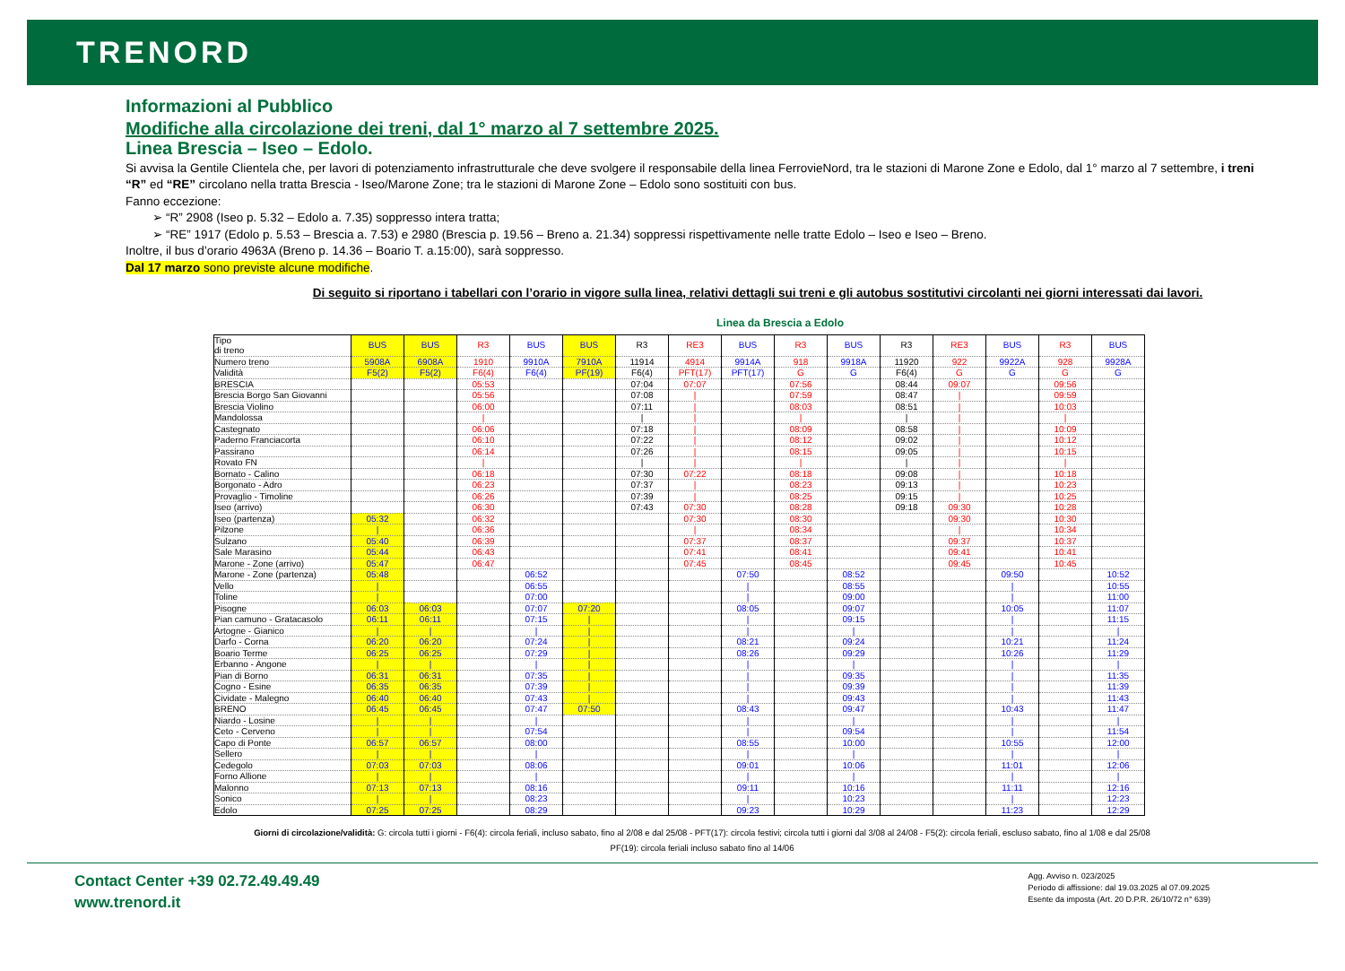TRENORD
Informazioni al Pubblico
Modifiche alla circolazione dei treni, dal 1° marzo al 7 settembre 2025.
Linea Brescia – Iseo – Edolo.
Si avvisa la Gentile Clientela che, per lavori di potenziamento infrastrutturale che deve svolgere il responsabile della linea FerrovieNord, tra le stazioni di Marone Zone e Edolo, dal 1° marzo al 7 settembre, i treni “R” ed “RE” circolano nella tratta Brescia - Iseo/Marone Zone; tra le stazioni di Marone Zone – Edolo sono sostituiti con bus.
Fanno eccezione:
➢ “R” 2908 (Iseo p. 5.32 – Edolo a. 7.35) soppresso intera tratta;
➢ “RE” 1917 (Edolo p. 5.53 – Brescia a. 7.53) e 2980 (Brescia p. 19.56 – Breno a. 21.34) soppressi rispettivamente nelle tratte Edolo – Iseo e Iseo – Breno.
Inoltre, il bus d’orario 4963A (Breno p. 14.36 – Boario T. a.15:00), sarà soppresso.
Dal 17 marzo sono previste alcune modifiche.
Di seguito si riportano i tabellari con l’orario in vigore sulla linea, relativi dettagli sui treni e gli autobus sostitutivi circolanti nei giorni interessati dai lavori.
Linea da Brescia a Edolo
| Tipo di treno | BUS | BUS | R3 | BUS | BUS | R3 | RE3 | BUS | R3 | BUS | R3 | RE3 | BUS | R3 | BUS |
| Numero treno | 5908A | 6908A | 1910 | 9910A | 7910A | 11914 | 4914 | 9914A | 918 | 9918A | 11920 | 922 | 9922A | 928 | 9928A |
| Validità | F5(2) | F5(2) | F6(4) | F6(4) | PF(19) | F6(4) | PFT(17) | PFT(17) | G | G | F6(4) | G | G | G | G |
| BRESCIA | | | 05:53 | | | 07:04 | 07:07 | | 07:56 | | 08:44 | 09:07 | | 09:56 | |
| Brescia Borgo San Giovanni | | | 05:56 | | | 07:08 | / | | 07:59 | | 08:47 | / | | 09:59 | |
| Brescia Violino | | | 06:00 | | | 07:11 | / | | 08:03 | | 08:51 | / | | 10:03 | |
| Mandolossa | | | / | | | / | / | | / | | / | / | | / | |
| Castegnato | | | 06:06 | | | 07:18 | / | | 08:09 | | 08:58 | / | | 10:09 | |
| Paderno Franciacorta | | | 06:10 | | | 07:22 | / | | 08:12 | | 09:02 | / | | 10:12 | |
| Passirano | | | 06:14 | | | 07:26 | / | | 08:15 | | 09:05 | / | | 10:15 | |
| Rovato FN | | | / | | | / | / | | / | | / | / | | / | |
| Bornato - Calino | | | 06:18 | | | 07:30 | 07:22 | | 08:18 | | 09:08 | / | | 10:18 | |
| Borgonato - Adro | | | 06:23 | | | 07:37 | / | | 08:23 | | 09:13 | / | | 10:23 | |
| Provaglio - Timoline | | | 06:26 | | | 07:39 | / | | 08:25 | | 09:15 | / | | 10:25 | |
| Iseo (arrivo) | | | 06:30 | | | 07:43 | 07:30 | | 08:28 | | 09:18 | 09:30 | | 10:28 | |
| Iseo (partenza) | 05:32 | | 06:32 | | | | 07:30 | | 08:30 | | | 09:30 | | 10:30 | |
| Pilzone | / | | 06:36 | | | | / | | 08:34 | | | / | | 10:34 | |
| Sulzano | 05:40 | | 06:39 | | | | 07:37 | | 08:37 | | | 09:37 | | 10:37 | |
| Sale Marasino | 05:44 | | 06:43 | | | | 07:41 | | 08:41 | | | 09:41 | | 10:41 | |
| Marone - Zone (arrivo) | 05:47 | | 06:47 | | | | 07:45 | | 08:45 | | | 09:45 | | 10:45 | |
| Marone - Zone (partenza) | 05:48 | | | 06:52 | | | | 07:50 | | 08:52 | | | 09:50 | | 10:52 |
| Vello | / | | | 06:55 | | | | / | | 08:55 | | | / | | 10:55 |
| Toline | / | | | 07:00 | | | | / | | 09:00 | | | / | | 11:00 |
| Pisogne | 06:03 | 06:03 | | 07:07 | 07:20 | | | 08:05 | | 09:07 | | | 10:05 | | 11:07 |
| Pian camuno - Gratacasolo | 06:11 | 06:11 | | 07:15 | / | | | / | | 09:15 | | | / | | 11:15 |
| Artogne - Gianico | / | / | | / | / | | | / | | / | | | / | | / |
| Darfo - Corna | 06:20 | 06:20 | | 07:24 | / | | | 08:21 | | 09:24 | | | 10:21 | | 11:24 |
| Boario Terme | 06:25 | 06:25 | | 07:29 | / | | | 08:26 | | 09:29 | | | 10:26 | | 11:29 |
| Erbanno - Angone | / | / | | / | / | | | / | | / | | | / | | / |
| Pian di Borno | 06:31 | 06:31 | | 07:35 | / | | | / | | 09:35 | | | / | | 11:35 |
| Cogno - Esine | 06:35 | 06:35 | | 07:39 | / | | | / | | 09:39 | | | / | | 11:39 |
| Cividate - Malegno | 06:40 | 06:40 | | 07:43 | / | | | / | | 09:43 | | | / | | 11:43 |
| BRENO | 06:45 | 06:45 | | 07:47 | 07:50 | | | 08:43 | | 09:47 | | | 10:43 | | 11:47 |
| Niardo - Losine | / | / | | / | | | | / | | / | | | / | | / |
| Ceto - Cerveno | / | / | | 07:54 | | | | / | | 09:54 | | | / | | 11:54 |
| Capo di Ponte | 06:57 | 06:57 | | 08:00 | | | | 08:55 | | 10:00 | | | 10:55 | | 12:00 |
| Sellero | / | / | | / | | | | / | | / | | | / | | / |
| Cedegolo | 07:03 | 07:03 | | 08:06 | | | | 09:01 | | 10:06 | | | 11:01 | | 12:06 |
| Forno Allione | / | / | | / | | | | / | | / | | | / | | / |
| Malonno | 07:13 | 07:13 | | 08:16 | | | | 09:11 | | 10:16 | | | 11:11 | | 12:16 |
| Sonico | / | / | | 08:23 | | | | / | | 10:23 | | | / | | 12:23 |
| Edolo | 07:25 | 07:25 | | 08:29 | | | | 09:23 | | 10:29 | | | 11:23 | | 12:29 |
Giorni di circolazione/validità: G: circola tutti i giorni - F6(4): circola feriali, incluso sabato, fino al 2/08 e dal 25/08 - PFT(17): circola festivi; circola tutti i giorni dal 3/08 al 24/08 - F5(2): circola feriali, escluso sabato, fino al 1/08 e dal 25/08
PF(19): circola feriali incluso sabato fino al 14/06
Contact Center +39 02.72.49.49.49
www.trenord.it
Agg. Avviso n. 023/2025
Periodo di affissione: dal 19.03.2025 al 07.09.2025
Esente da imposta (Art. 20 D.P.R. 26/10/72 n° 639)